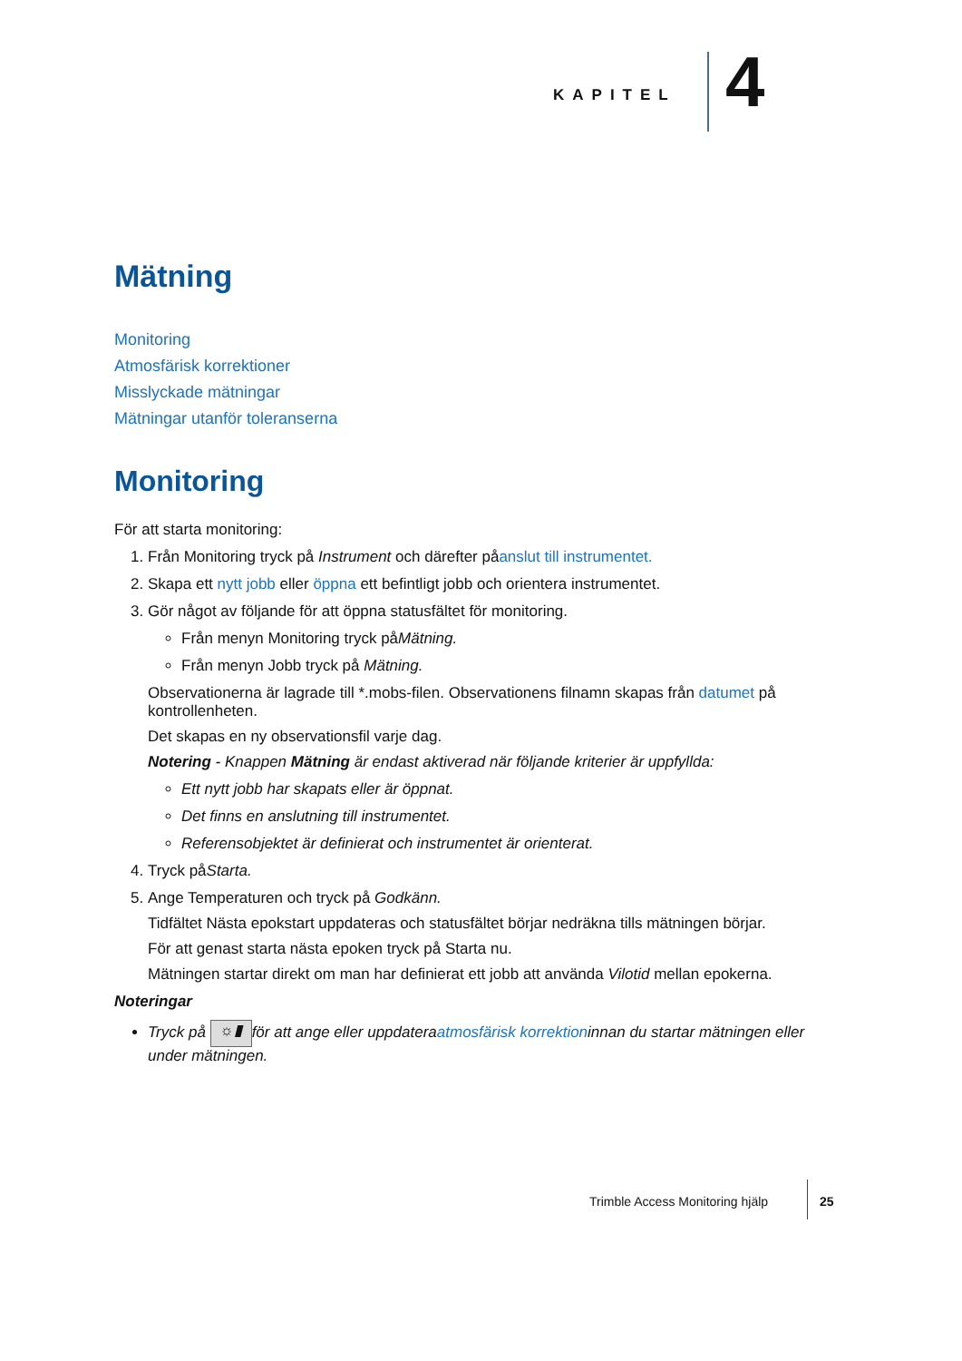KAPITEL 4
Mätning
Monitoring
Atmosfärisk korrektioner
Misslyckade mätningar
Mätningar utanför toleranserna
Monitoring
För att starta monitoring:
1. Från Monitoring tryck på Instrument och därefter påanslut till instrumentet.
2. Skapa ett nytt jobb eller öppna ett befintligt jobb och orientera instrumentet.
3. Gör något av följande för att öppna statusfältet för monitoring.
Från menyn Monitoring tryck påMätning.
Från menyn Jobb tryck på Mätning.
Observationerna är lagrade till *.mobs-filen. Observationens filnamn skapas från datumet på kontrollenheten.
Det skapas en ny observationsfil varje dag.
Notering - Knappen Mätning är endast aktiverad när följande kriterier är uppfyllda:
Ett nytt jobb har skapats eller är öppnat.
Det finns en anslutning till instrumentet.
Referensobjektet är definierat och instrumentet är orienterat.
4. Tryck påStarta.
5. Ange Temperaturen och tryck på Godkänn.
Tidfältet Nästa epokstart uppdateras och statusfältet börjar nedräkna tills mätningen börjar.
För att genast starta nästa epoken tryck på Starta nu.
Mätningen startar direkt om man har definierat ett jobb att använda Vilotid mellan epokerna.
Noteringar
Tryck på ☼▮ för att ange eller uppdateraatmosfärisk korrektioninnan du startar mätningen eller under mätningen.
Trimble Access Monitoring hjälp 25